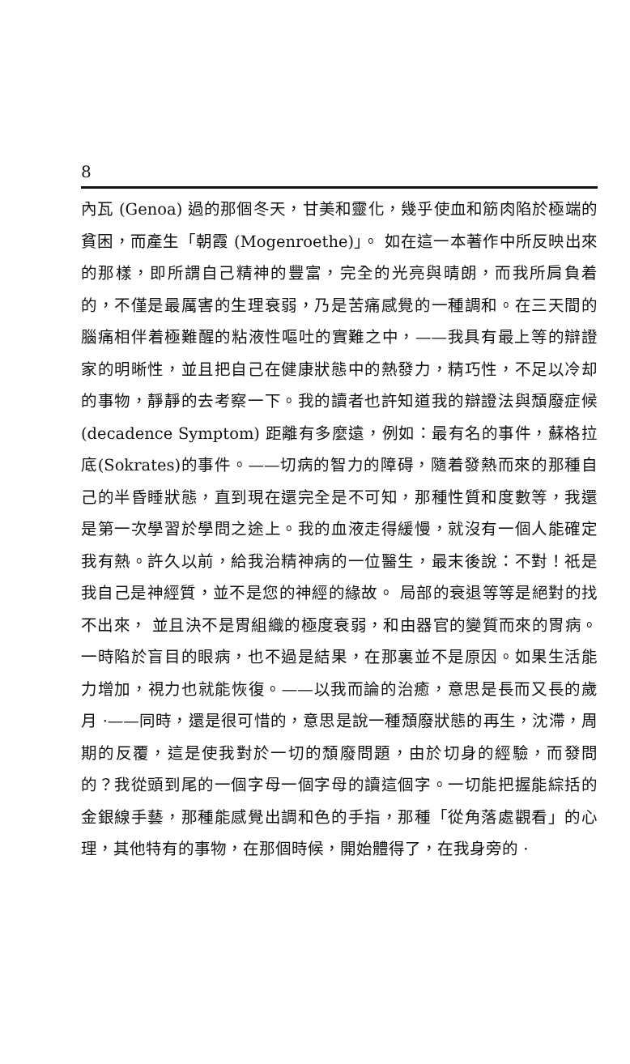8
內瓦 (Genoa) 過的那個冬天，甘美和靈化，幾乎使血和筋肉陷於極端的貧困，而產生「朝霞 (Mogenroethe)」。 如在這一本著作中所反映出來的那樣，即所謂自己精神的豐富，完全的光亮與晴朗，而我所肩負着的，不僅是最厲害的生理衰弱，乃是苦痛感覺的一種調和。在三天間的腦痛相伴着極難醒的粘液性嘔吐的實難之中，——我具有最上等的辯證家的明晰性，並且把自己在健康狀態中的熱發力，精巧性，不足以冷却的事物，靜靜的去考察一下。我的讀者也許知道我的辯證法與頹廢症候 (decadence Symptom) 距離有多麼遠，例如：最有名的事件，蘇格拉底(Sokrates)的事件。——切病的智力的障碍，隨着發熱而來的那種自己的半昏睡狀態，直到現在還完全是不可知，那種性質和度數等，我還是第一次學習於學問之途上。我的血液走得緩慢，就沒有一個人能確定我有熱。許久以前，給我治精神病的一位醫生，最末後說：不對！祇是我自己是神經質，並不是您的神經的緣故。 局部的衰退等等是絕對的找不出來， 並且決不是胃組織的極度衰弱，和由器官的變質而來的胃病。一時陷於盲目的眼病，也不過是結果，在那裏並不是原因。如果生活能力增加，視力也就能恢復。——以我而論的治癒，意思是長而又長的歲月 ·——同時，還是很可惜的，意思是說一種頹廢狀態的再生，沈滯，周期的反覆，這是使我對於一切的頹廢問題，由於切身的經驗，而發問的？我從頭到尾的一個字母一個字母的讀這個字。一切能把握能綜括的金銀線手藝，那種能感覺出調和色的手指，那種「從角落處觀看」的心理，其他特有的事物，在那個時候，開始體得了，在我身旁的 ·